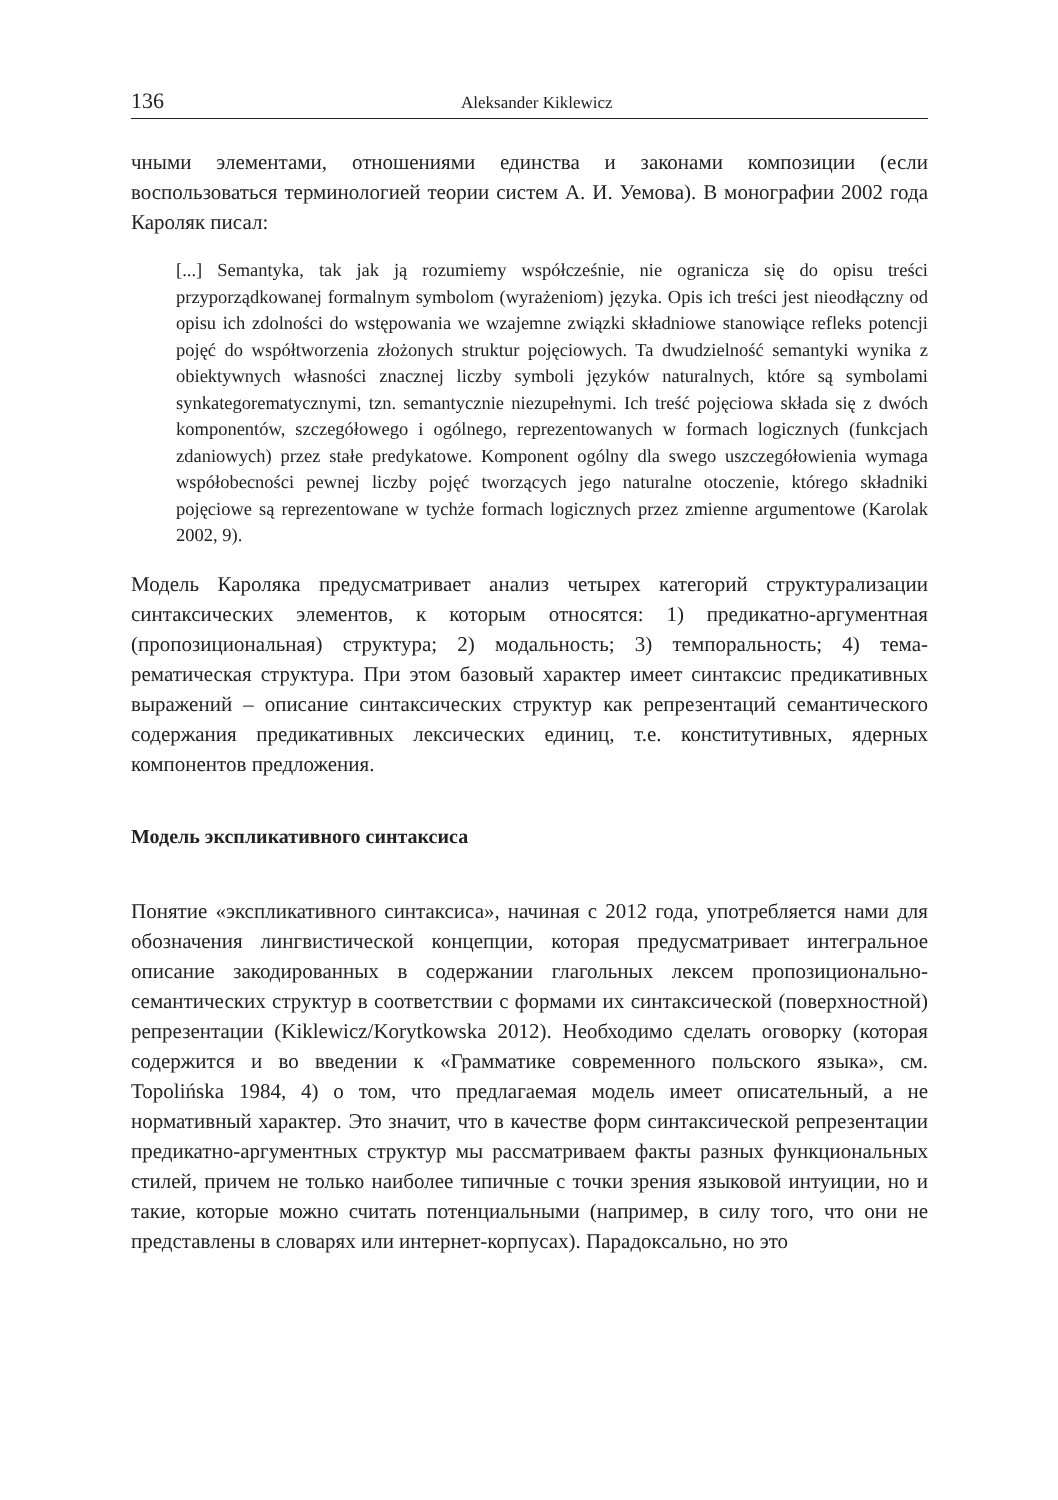136 Aleksander Kiklewicz
чными элементами, отношениями единства и законами композиции (если воспользоваться терминологией теории систем А. И. Уемова). В монографии 2002 года Кароляк писал:
[...] Semantyka, tak jak ją rozumiemy współcześnie, nie ogranicza się do opisu treści przyporządkowanej formalnym symbolom (wyrażeniom) języka. Opis ich treści jest nieodłączny od opisu ich zdolności do wstępowania we wzajemne związki składniowe stanowiące refleks potencji pojęć do współtworzenia złożonych struktur pojęciowych. Ta dwudzielność semantyki wynika z obiektywnych własności znacznej liczby symboli języków naturalnych, które są symbolami synkategorematycznymi, tzn. semantycznie niezupełnymi. Ich treść pojęciowa składa się z dwóch komponentów, szczegółowego i ogólnego, reprezentowanych w formach logicznych (funkcjach zdaniowych) przez stałe predykatowe. Komponent ogólny dla swego uszczegółowienia wymaga współobecności pewnej liczby pojęć tworzących jego naturalne otoczenie, którego składniki pojęciowe są reprezentowane w tychże formach logicznych przez zmienne argumentowe (Karolak 2002, 9).
Модель Кароляка предусматривает анализ четырех категорий структурализации синтаксических элементов, к которым относятся: 1) предикатно-аргументная (пропозициональная) структура; 2) модальность; 3) темпоральность; 4) тема-рематическая структура. При этом базовый характер имеет синтаксис предикативных выражений – описание синтаксических структур как репрезентаций семантического содержания предикативных лексических единиц, т.е. конститутивных, ядерных компонентов предложения.
Модель экспликативного синтаксиса
Понятие «экспликативного синтаксиса», начиная с 2012 года, употребляется нами для обозначения лингвистической концепции, которая предусматривает интегральное описание закодированных в содержании глагольных лексем пропозиционально-семантических структур в соответствии с формами их синтаксической (поверхностной) репрезентации (Kiklewicz/Korytkowska 2012). Необходимо сделать оговорку (которая содержится и во введении к «Грамматике современного польского языка», см. Topolińska 1984, 4) о том, что предлагаемая модель имеет описательный, а не нормативный характер. Это значит, что в качестве форм синтаксической репрезентации предикатно-аргументных структур мы рассматриваем факты разных функциональных стилей, причем не только наиболее типичные с точки зрения языковой интуиции, но и такие, которые можно считать потенциальными (например, в силу того, что они не представлены в словарях или интернет-корпусах). Парадоксально, но это